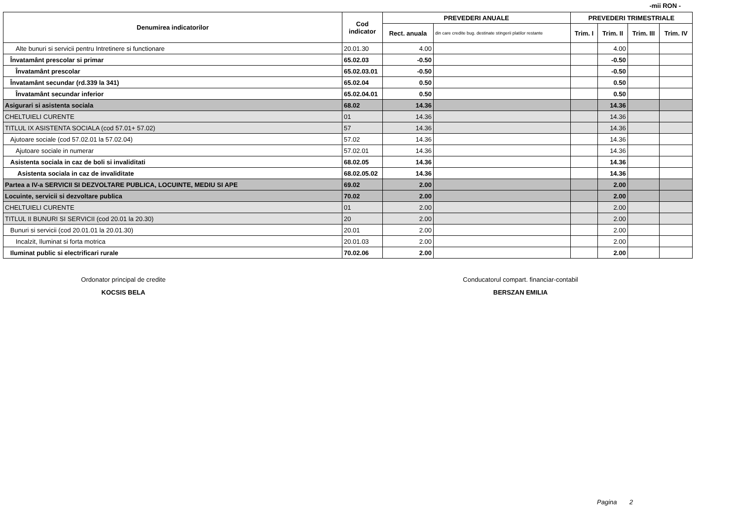-mii RON -
| Denumirea indicatorilor | Cod indicator | PREVEDERI ANUALE | | PREVEDERI TRIMESTRIALE | | | |
| --- | --- | --- | --- | --- | --- | --- | --- |
| | | Rect. anuala | din care credite bug. destinate stingerii platilor restante | Trim. I | Trim. II | Trim. III | Trim. IV |
| Alte bunuri si servicii pentru Intretinere si functionare | 20.01.30 | 4.00 | | | 4.00 | | |
| Învatamânt prescolar si primar | 65.02.03 | -0.50 | | | -0.50 | | |
| Învatamânt prescolar | 65.02.03.01 | -0.50 | | | -0.50 | | |
| Învatamânt secundar (rd.339 la 341) | 65.02.04 | 0.50 | | | 0.50 | | |
| Învatamânt secundar inferior | 65.02.04.01 | 0.50 | | | 0.50 | | |
| Asigurari si asistenta sociala | 68.02 | 14.36 | | | 14.36 | | |
| CHELTUIELI CURENTE | 01 | 14.36 | | | 14.36 | | |
| TITLUL IX ASISTENTA SOCIALA (cod 57.01+ 57.02) | 57 | 14.36 | | | 14.36 | | |
| Ajutoare sociale (cod 57.02.01 la 57.02.04) | 57.02 | 14.36 | | | 14.36 | | |
| Ajutoare sociale in numerar | 57.02.01 | 14.36 | | | 14.36 | | |
| Asistenta sociala in caz de boli si invaliditati | 68.02.05 | 14.36 | | | 14.36 | | |
| Asistenta sociala in caz de invaliditate | 68.02.05.02 | 14.36 | | | 14.36 | | |
| Partea a IV-a SERVICII SI DEZVOLTARE PUBLICA, LOCUINTE, MEDIU SI APE | 69.02 | 2.00 | | | 2.00 | | |
| Locuinte, servicii si dezvoltare publica | 70.02 | 2.00 | | | 2.00 | | |
| CHELTUIELI CURENTE | 01 | 2.00 | | | 2.00 | | |
| TITLUL II BUNURI SI SERVICII (cod 20.01 la 20.30) | 20 | 2.00 | | | 2.00 | | |
| Bunuri si servicii (cod 20.01.01 la 20.01.30) | 20.01 | 2.00 | | | 2.00 | | |
| Incalzit, Iluminat si forta motrica | 20.01.03 | 2.00 | | | 2.00 | | |
| Iluminat public si electrificari rurale | 70.02.06 | 2.00 | | | 2.00 | | |
Ordonator principal de credite
KOCSIS BELA
Conducatorul compart. financiar-contabil
BERSZAN EMILIA
Pagina 2